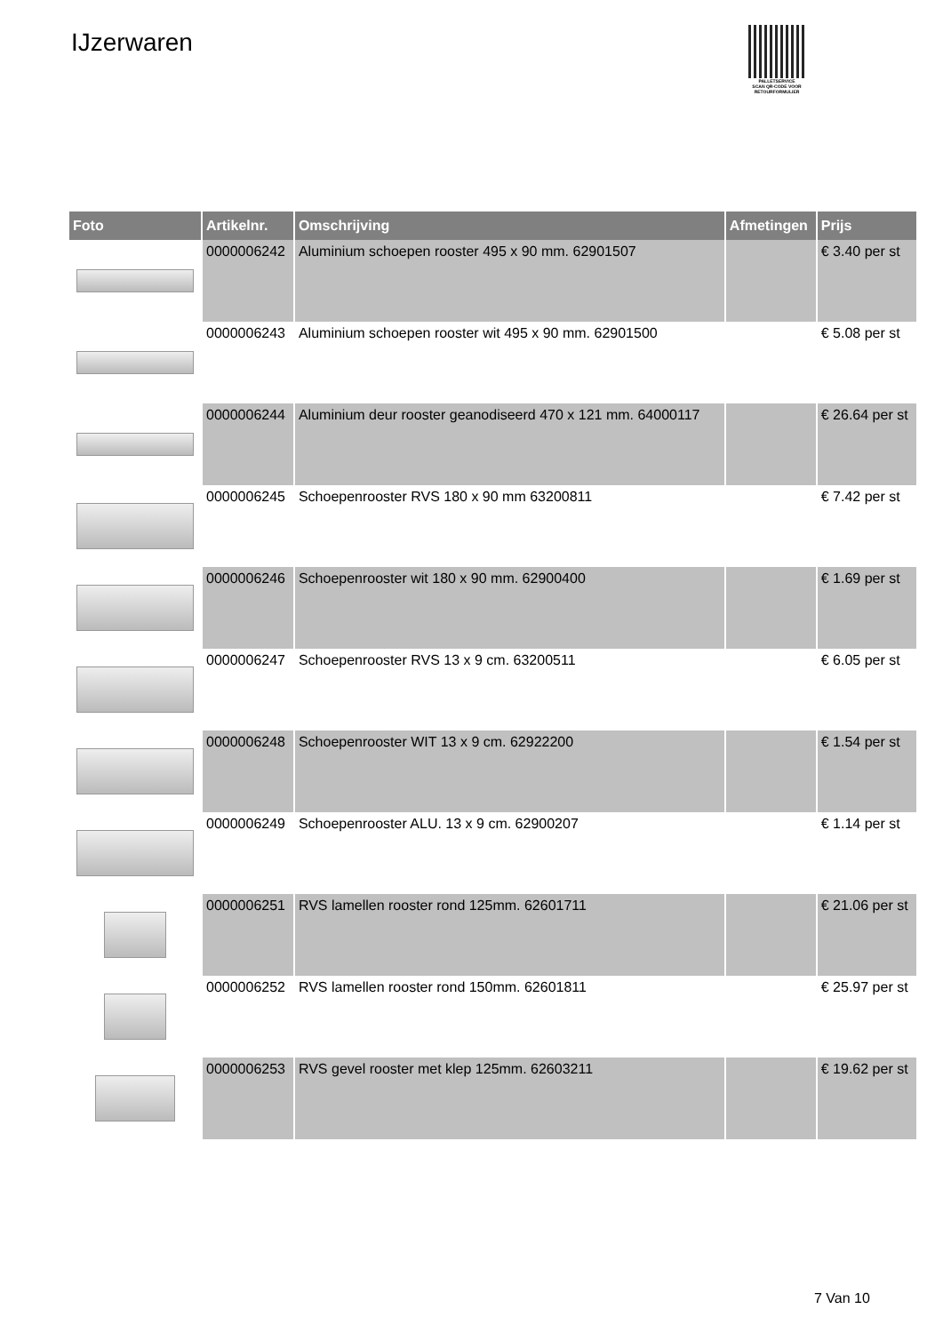IJzerwaren
PALLETSERVICE
SCAN QR-CODE VOOR
RETOURFORMULIER
| Foto | Artikelnr. | Omschrijving | Afmetingen | Prijs |
| --- | --- | --- | --- | --- |
| | 0000006242 | Aluminium schoepen rooster 495 x 90 mm. 62901507 | | € 3.40 per st |
| | 0000006243 | Aluminium schoepen rooster wit 495 x 90 mm. 62901500 | | € 5.08 per st |
| | 0000006244 | Aluminium deur rooster geanodiseerd 470 x 121 mm. 64000117 | | € 26.64 per st |
| | 0000006245 | Schoepenrooster RVS 180 x 90 mm 63200811 | | € 7.42 per st |
| | 0000006246 | Schoepenrooster wit 180 x 90 mm. 62900400 | | € 1.69 per st |
| | 0000006247 | Schoepenrooster RVS 13 x 9 cm. 63200511 | | € 6.05 per st |
| | 0000006248 | Schoepenrooster WIT 13 x 9 cm. 62922200 | | € 1.54 per st |
| | 0000006249 | Schoepenrooster ALU. 13 x 9 cm. 62900207 | | € 1.14 per st |
| | 0000006251 | RVS lamellen rooster rond 125mm. 62601711 | | € 21.06 per st |
| | 0000006252 | RVS lamellen rooster rond 150mm. 62601811 | | € 25.97 per st |
| | 0000006253 | RVS gevel rooster met klep 125mm. 62603211 | | € 19.62 per st |
7 Van 10